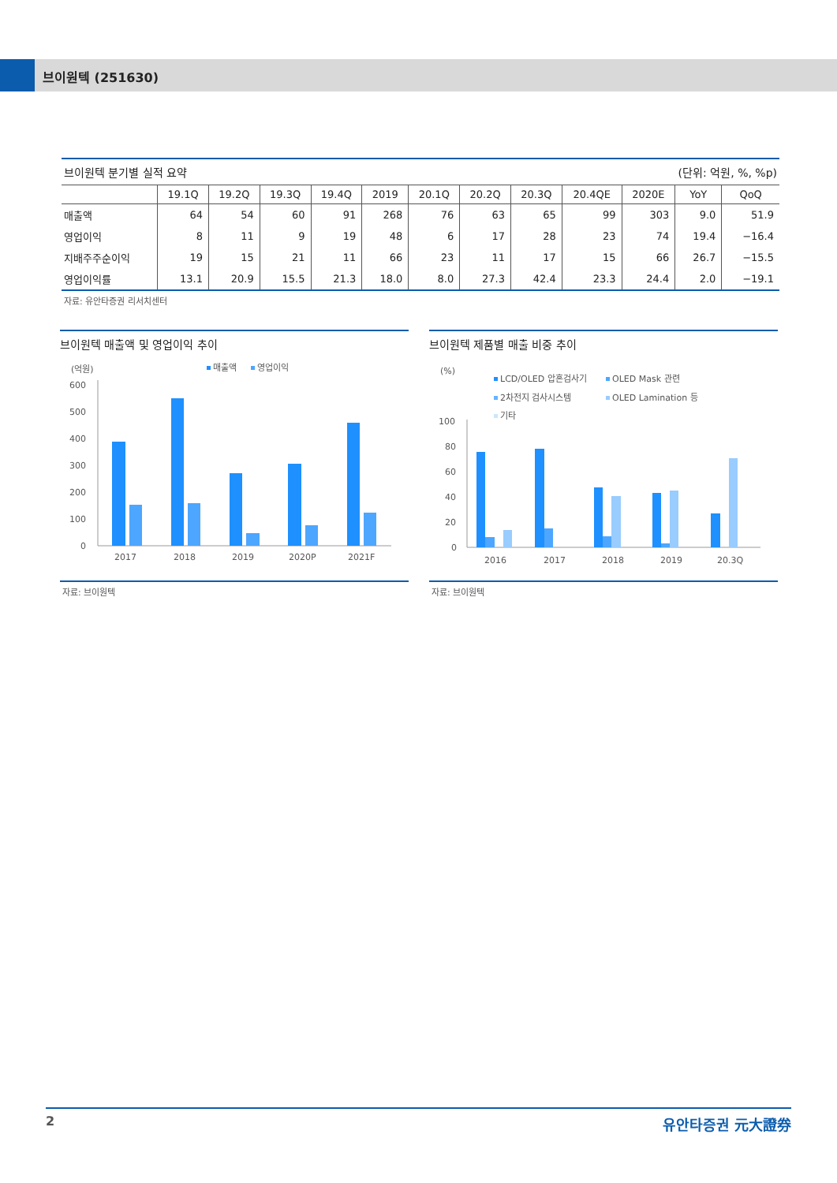브이원텍 (251630)
| 브이원텍 분기별 실적 요약 | | | | | | | (단위: 억원, %, %p) | | | | | |
| | 19.1Q | 19.2Q | 19.3Q | 19.4Q | 2019 | 20.1Q | 20.2Q | 20.3Q | 20.4QE | 2020E | YoY | QoQ |
| 매출액 | 64 | 54 | 60 | 91 | 268 | 76 | 63 | 65 | 99 | 303 | 9.0 | 51.9 |
| 영업이익 | 8 | 11 | 9 | 19 | 48 | 6 | 17 | 28 | 23 | 74 | 19.4 | −16.4 |
| 지배주주순이익 | 19 | 15 | 21 | 11 | 66 | 23 | 11 | 17 | 15 | 66 | 26.7 | −15.5 |
| 영업이익률 | 13.1 | 20.9 | 15.5 | 21.3 | 18.0 | 8.0 | 27.3 | 42.4 | 23.3 | 24.4 | 2.0 | −19.1 |
자료: 유안타증권 리서치센터
브이원텍 매출액 및 영업이익 추이
(억원)
매출액
영업이익
600
500
400
300
200
100
0
2017
2018
2019
2020P
2021F
자료: 브이원텍
브이원텍 제품별 매출 비중 추이
(%)
LCD/OLED 압흔검사기
OLED Mask 관련
2차전지 검사시스템
OLED Lamination 등
기타
100
80
60
40
20
0
2016
2017
2018
2019
20.3Q
자료: 브이원텍
2 유안타증권 元大證券